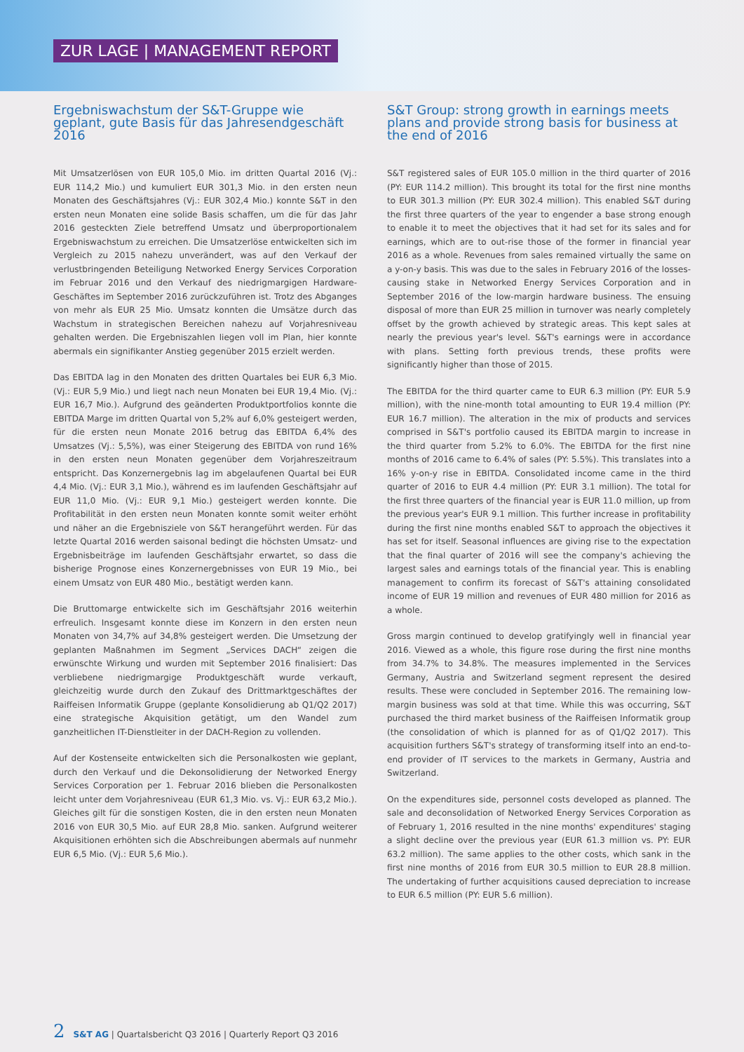ZUR LAGE | MANAGEMENT REPORT
Ergebniswachstum der S&T-Gruppe wie geplant, gute Basis für das Jahresendgeschäft 2016
Mit Umsatzerlösen von EUR 105,0 Mio. im dritten Quartal 2016 (Vj.: EUR 114,2 Mio.) und kumuliert EUR 301,3 Mio. in den ersten neun Monaten des Geschäftsjahres (Vj.: EUR 302,4 Mio.) konnte S&T in den ersten neun Monaten eine solide Basis schaffen, um die für das Jahr 2016 gesteckten Ziele betreffend Umsatz und überproportionalem Ergebniswachstum zu erreichen. Die Umsatzerlöse entwickelten sich im Vergleich zu 2015 nahezu unverändert, was auf den Verkauf der verlustbringenden Beteiligung Networked Energy Services Corporation im Februar 2016 und den Verkauf des niedrigmargigen Hardware-Geschäftes im September 2016 zurückzuführen ist. Trotz des Abganges von mehr als EUR 25 Mio. Umsatz konnten die Umsätze durch das Wachstum in strategischen Bereichen nahezu auf Vorjahresniveau gehalten werden. Die Ergebniszahlen liegen voll im Plan, hier konnte abermals ein signifikanter Anstieg gegenüber 2015 erzielt werden.
Das EBITDA lag in den Monaten des dritten Quartales bei EUR 6,3 Mio. (Vj.: EUR 5,9 Mio.) und liegt nach neun Monaten bei EUR 19,4 Mio. (Vj.: EUR 16,7 Mio.). Aufgrund des geänderten Produktportfolios konnte die EBITDA Marge im dritten Quartal von 5,2% auf 6,0% gesteigert werden, für die ersten neun Monate 2016 betrug das EBITDA 6,4% des Umsatzes (Vj.: 5,5%), was einer Steigerung des EBITDA von rund 16% in den ersten neun Monaten gegenüber dem Vorjahreszeitraum entspricht. Das Konzernergebnis lag im abgelaufenen Quartal bei EUR 4,4 Mio. (Vj.: EUR 3,1 Mio.), während es im laufenden Geschäftsjahr auf EUR 11,0 Mio. (Vj.: EUR 9,1 Mio.) gesteigert werden konnte. Die Profitabilität in den ersten neun Monaten konnte somit weiter erhöht und näher an die Ergebnisziele von S&T herangeführt werden. Für das letzte Quartal 2016 werden saisonal bedingt die höchsten Umsatz- und Ergebnisbeiträge im laufenden Geschäftsjahr erwartet, so dass die bisherige Prognose eines Konzernergebnisses von EUR 19 Mio., bei einem Umsatz von EUR 480 Mio., bestätigt werden kann.
Die Bruttomarge entwickelte sich im Geschäftsjahr 2016 weiterhin erfreulich. Insgesamt konnte diese im Konzern in den ersten neun Monaten von 34,7% auf 34,8% gesteigert werden. Die Umsetzung der geplanten Maßnahmen im Segment „Services DACH“ zeigen die erwünschte Wirkung und wurden mit September 2016 finalisiert: Das verbliebene niedrigmargige Produktgeschäft wurde verkauft, gleichzeitig wurde durch den Zukauf des Drittmarktgeschäftes der Raiffeisen Informatik Gruppe (geplante Konsolidierung ab Q1/Q2 2017) eine strategische Akquisition getätigt, um den Wandel zum ganzheitlichen IT-Dienstleiter in der DACH-Region zu vollenden.
Auf der Kostenseite entwickelten sich die Personalkosten wie geplant, durch den Verkauf und die Dekonsolidierung der Networked Energy Services Corporation per 1. Februar 2016 blieben die Personalkosten leicht unter dem Vorjahresniveau (EUR 61,3 Mio. vs. Vj.: EUR 63,2 Mio.). Gleiches gilt für die sonstigen Kosten, die in den ersten neun Monaten 2016 von EUR 30,5 Mio. auf EUR 28,8 Mio. sanken. Aufgrund weiterer Akquisitionen erhöhten sich die Abschreibungen abermals auf nunmehr EUR 6,5 Mio. (Vj.: EUR 5,6 Mio.).
S&T Group: strong growth in earnings meets plans and provide strong basis for business at the end of 2016
S&T registered sales of EUR 105.0 million in the third quarter of 2016 (PY: EUR 114.2 million). This brought its total for the first nine months to EUR 301.3 million (PY: EUR 302.4 million). This enabled S&T during the first three quarters of the year to engender a base strong enough to enable it to meet the objectives that it had set for its sales and for earnings, which are to out-rise those of the former in financial year 2016 as a whole. Revenues from sales remained virtually the same on a y-on-y basis. This was due to the sales in February 2016 of the losses-causing stake in Networked Energy Services Corporation and in September 2016 of the low-margin hardware business. The ensuing disposal of more than EUR 25 million in turnover was nearly completely offset by the growth achieved by strategic areas. This kept sales at nearly the previous year's level. S&T's earnings were in accordance with plans. Setting forth previous trends, these profits were significantly higher than those of 2015.
The EBITDA for the third quarter came to EUR 6.3 million (PY: EUR 5.9 million), with the nine-month total amounting to EUR 19.4 million (PY: EUR 16.7 million). The alteration in the mix of products and services comprised in S&T's portfolio caused its EBITDA margin to increase in the third quarter from 5.2% to 6.0%. The EBITDA for the first nine months of 2016 came to 6.4% of sales (PY: 5.5%). This translates into a 16% y-on-y rise in EBITDA. Consolidated income came in the third quarter of 2016 to EUR 4.4 million (PY: EUR 3.1 million). The total for the first three quarters of the financial year is EUR 11.0 million, up from the previous year's EUR 9.1 million. This further increase in profitability during the first nine months enabled S&T to approach the objectives it has set for itself. Seasonal influences are giving rise to the expectation that the final quarter of 2016 will see the company's achieving the largest sales and earnings totals of the financial year. This is enabling management to confirm its forecast of S&T's attaining consolidated income of EUR 19 million and revenues of EUR 480 million for 2016 as a whole.
Gross margin continued to develop gratifyingly well in financial year 2016. Viewed as a whole, this figure rose during the first nine months from 34.7% to 34.8%. The measures implemented in the Services Germany, Austria and Switzerland segment represent the desired results. These were concluded in September 2016. The remaining low-margin business was sold at that time. While this was occurring, S&T purchased the third market business of the Raiffeisen Informatik group (the consolidation of which is planned for as of Q1/Q2 2017). This acquisition furthers S&T's strategy of transforming itself into an end-to-end provider of IT services to the markets in Germany, Austria and Switzerland.
On the expenditures side, personnel costs developed as planned. The sale and deconsolidation of Networked Energy Services Corporation as of February 1, 2016 resulted in the nine months' expenditures' staging a slight decline over the previous year (EUR 61.3 million vs. PY: EUR 63.2 million). The same applies to the other costs, which sank in the first nine months of 2016 from EUR 30.5 million to EUR 28.8 million. The undertaking of further acquisitions caused depreciation to increase to EUR 6.5 million (PY: EUR 5.6 million).
2 S&T AG | Quartalsbericht Q3 2016 | Quarterly Report Q3 2016